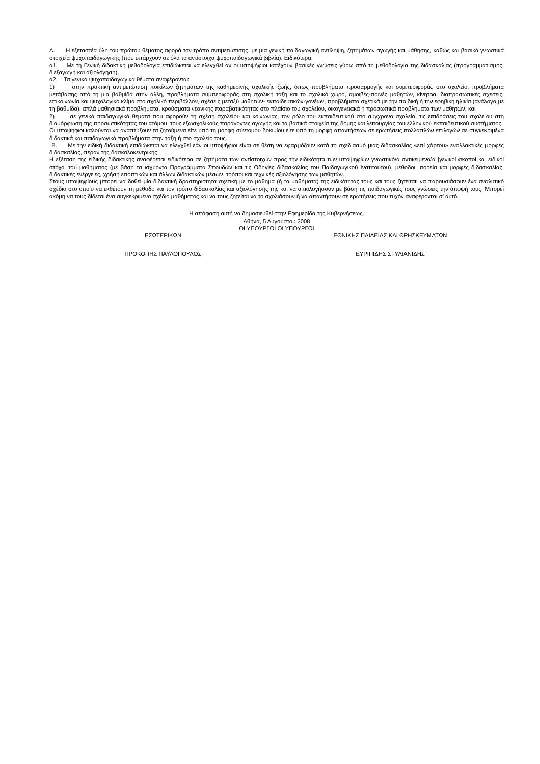Α. Η εξεταστέα ύλη του πρώτου θέματος αφορά τον τρόπο αντιμετώπισης, με μία γενική παιδαγωγική αντίληψη, ζητημάτων αγωγής και μάθησης, καθώς και βασικά γνωστικά στοιχεία ψυχοπαιδαγωγικής (που υπάρχουν σε όλα τα αντίστοιχα ψυχοπαιδαγωγικά βιβλία). Ειδικότερα:
α1. Με τη Γενική διδακτική μεθοδολογία επιδιώκεται να ελεγχθεί αν οι υποψήφιοι κατέχουν βασικές γνώσεις γύρω από τη μεθοδολογία της διδασκαλίας (προγραμματισμός, διεξαγωγή και αξιολόγηση).
α2. Τα γενικά ψυχοπαιδαγωγικά θέματα αναφέρονται:
1) στην πρακτική αντιμετώπιση ποικίλων ζητημάτων της καθημερινής σχολικής ζωής, όπως προβλήματα προσαρμογής και συμπεριφοράς στο σχολείο, προβλήματα μετάβασης από τη μια βαθμίδα στην άλλη, προβλήματα συμπεριφοράς στη σχολική τάξη και το σχολικό χώρο, αμοιβές-ποινές μαθητών, κίνητρα, διαπροσωπικές σχέσεις, επικοινωνία και ψυχολογικό κλίμα στο σχολικό περιβάλλον, σχέσεις μεταξύ μαθητών- εκπαιδευτικών-γονέων, προβλήματα σχετικά με την παιδική ή την εφηβική ηλικία (ανάλογα με τη βαθμίδα), απλά μαθησιακά προβλήματα, κρούσματα νεανικής παραβατικότητας στο πλαίσιο του σχολείου, οικογενειακά ή προσωπικά προβλήματα των μαθητών, και
2) σε γενικά παιδαγωγικά θέματα που αφορούν τη σχέση σχολείου και κοινωνίας, τον ρόλο του εκπαιδευτικού στο σύγχρονο σχολείο, τις επιδράσεις του σχολείου στη διαμόρφωση της προσωπικότητας του ατόμου, τους εξωσχολικούς παράγοντες αγωγής και τα βασικά στοιχεία της δομής και λειτουργίας του ελληνικού εκπαιδευτικού συστήματος.
Οι υποψήφιοι καλούνται να αναπτύξουν τα ζητούμενα είτε υπό τη μορφή σύντομου δοκιμίου είτε υπό τη μορφή απαντήσεων σε ερωτήσεις πολλαπλών επιλογών σε συγκεκριμένα διδακτικά και παιδαγωγικά προβλήματα στην τάξη ή στο σχολείο τους.
Β. Με την ειδική διδακτική επιδιώκεται να ελεγχθεί εάν οι υποψήφιοι είναι σε θέση να εφαρμόζουν κατά το σχεδιασμό μιας διδασκαλίας «επί χάρτου» εναλλακτικές μορφές διδασκαλίας, πέραν της δασκαλοκεντρικής.
Η εξέταση της ειδικής διδακτικής αναφέρεται ειδικότερα σε ζητήματα των αντίστοιχων προς την ειδικότητα των υποψηφίων γνωστικό/ά αντικείμενο/α [γενικοί σκοποί και ειδικοί στόχοι του μαθήματος (με βάση τα ισχύοντα Προγράμματα Σπουδών και τις Οδηγίες διδασκαλίας του Παιδαγωγικού Ινστιτούτου), μέθοδοι, πορεία και μορφές διδασκαλίας, διδακτικές ενέργειες, χρήση εποπτικών και άλλων διδακτικών μέσων, τρόποι και τεχνικές αξιολόγησης των μαθητών.
Στους υποψηφίους μπορεί να δοθεί μία διδακτική δραστηριότητα σχετική με το μάθημα (ή τα μαθήματα) της ειδικότητάς τους και τους ζητείται: να παρουσιάσουν ένα αναλυτικό σχέδιο στο οποίο να εκθέτουν τη μέθοδο και τον τρόπο διδασκαλίας και αξιολόγησής της και να αιτιολογήσουν με βάση τις παιδαγωγικές τους γνώσεις την άποψή τους. Μπορεί ακόμη να τους δίδεται ένα συγκεκριμένο σχέδιο μαθήματος και να τους ζητείται να το σχολιάσουν ή να απαντήσουν σε ερωτήσεις που τυχόν αναφέρονται σ’ αυτό.
Η απόφαση αυτή να δημοσιευθεί στην Εφημερίδα της Κυβερνήσεως.
Αθήνα, 5 Αυγούστου 2008
ΟΙ ΥΠΟΥΡΓΟΙ ΟΙ ΥΠΟΥΡΓΟΙ
ΕΣΩΤΕΡΙΚΩΝ ΕΘΝΙΚΗΣ ΠΑΙΔΕΙΑΣ ΚΑΙ ΘΡΗΣΚΕΥΜΑΤΩΝ
ΠΡΟΚΟΠΗΣ ΠΑΥΛΟΠΟΥΛΟΣ ΕΥΡΙΠΙΔΗΣ ΣΤΥΛΙΑΝΙΔΗΣ